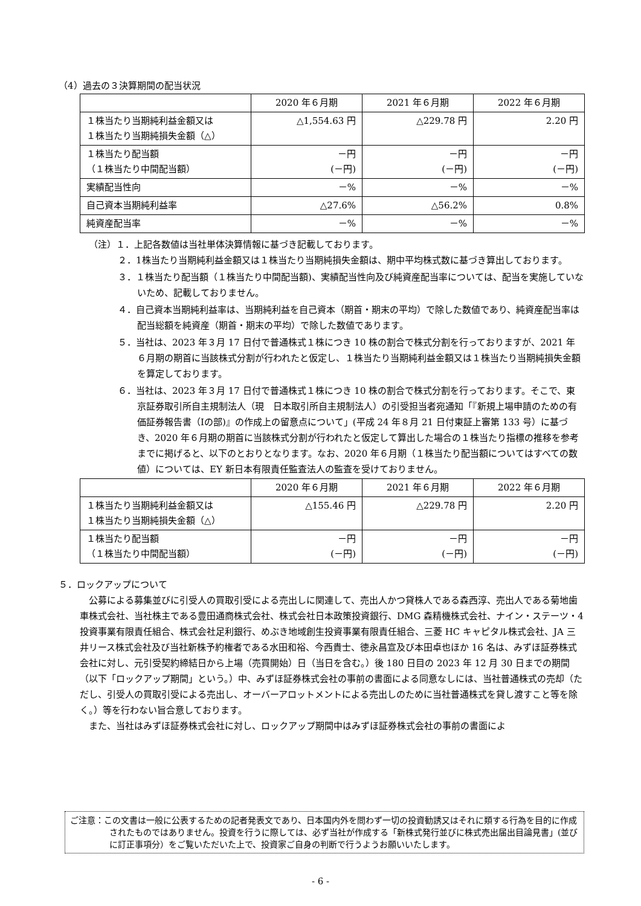（4）過去の３決算期間の配当状況
| | 2020 年６月期 | 2021 年６月期 | 2022 年６月期 |
| --- | --- | --- | --- |
| １株当たり当期純利益金額又は １株当たり当期純損失金額（△） | △1,554.63 円 | △229.78 円 | 2.20 円 |
| １株当たり配当額 （１株当たり中間配当額） | －円 (－円) | －円 (－円) | －円 (－円) |
| 実績配当性向 | －% | －% | －% |
| 自己資本当期純利益率 | △27.6% | △56.2% | 0.8% |
| 純資産配当率 | －% | －% | －% |
（注）１．上記各数値は当社単体決算情報に基づき記載しております。
２．1株当たり当期純利益金額又は１株当たり当期純損失金額は、期中平均株式数に基づき算出しております。
３．１株当たり配当額（１株当たり中間配当額)、実績配当性向及び純資産配当率については、配当を実施していないため、記載しておりません。
４．自己資本当期純利益率は、当期純利益を自己資本（期首・期末の平均）で除した数値であり、純資産配当率は配当総額を純資産（期首・期末の平均）で除した数値であります。
５．当社は、2023 年３月 17 日付で普通株式１株につき 10 株の割合で株式分割を行っておりますが、2021 年６月期の期首に当該株式分割が行われたと仮定し、１株当たり当期純利益金額又は１株当たり当期純損失金額を算定しております。
６．当社は、2023 年３月 17 日付で普通株式１株につき 10 株の割合で株式分割を行っております。そこで、東京証券取引所自主規制法人（現　日本取引所自主規制法人）の引受担当者宛通知「『新規上場申請のための有価証券報告書（Ⅰの部)』の作成上の留意点について」(平成 24 年８月 21 日付東証上審第 133 号）に基づき、2020 年６月期の期首に当該株式分割が行われたと仮定して算出した場合の１株当たり指標の推移を参考までに掲げると、以下のとおりとなります。なお、2020 年６月期（１株当たり配当額についてはすべての数値）については、EY 新日本有限責任監査法人の監査を受けておりません。
| | 2020 年６月期 | 2021 年６月期 | 2022 年６月期 |
| --- | --- | --- | --- |
| １株当たり当期純利益金額又は １株当たり当期純損失金額（△） | △155.46 円 | △229.78 円 | 2.20 円 |
| １株当たり配当額 （１株当たり中間配当額） | －円 (－円) | －円 (－円) | －円 (－円) |
５．ロックアップについて
　公募による募集並びに引受人の買取引受による売出しに関連して、売出人かつ貸株人である森西淳、売出人である菊地歯車株式会社、当社株主である豊田通商株式会社、株式会社日本政策投資銀行、DMG 森精機株式会社、ナイン・ステーツ・4 投資事業有限責任組合、株式会社足利銀行、めぶき地域創生投資事業有限責任組合、三菱 HC キャピタル株式会社、JA 三井リース株式会社及び当社新株予約権者である水田和裕、今西貴士、徳永昌宣及び本田卓也ほか 16 名は、みずほ証券株式会社に対し、元引受契約締結日から上場（売買開始）日（当日を含む。）後 180 日目の 2023 年 12 月 30 日までの期間（以下「ロックアップ期間」という。）中、みずほ証券株式会社の事前の書面による同意なしには、当社普通株式の売却（ただし、引受人の買取引受による売出し、オーバーアロットメントによる売出しのために当社普通株式を貸し渡すこと等を除く。）等を行わない旨合意しております。
　また、当社はみずほ証券株式会社に対し、ロックアップ期間中はみずほ証券株式会社の事前の書面によ
ご注意：この文書は一般に公表するための記者発表文であり、日本国内外を問わず一切の投資勧誘又はそれに類する行為を目的に作成されたものではありません。投資を行うに際しては、必ず当社が作成する「新株式発行並びに株式売出届出目論見書」(並びに訂正事項分）をご覧いただいた上で、投資家ご自身の判断で行うようお願いいたします。
- 6 -